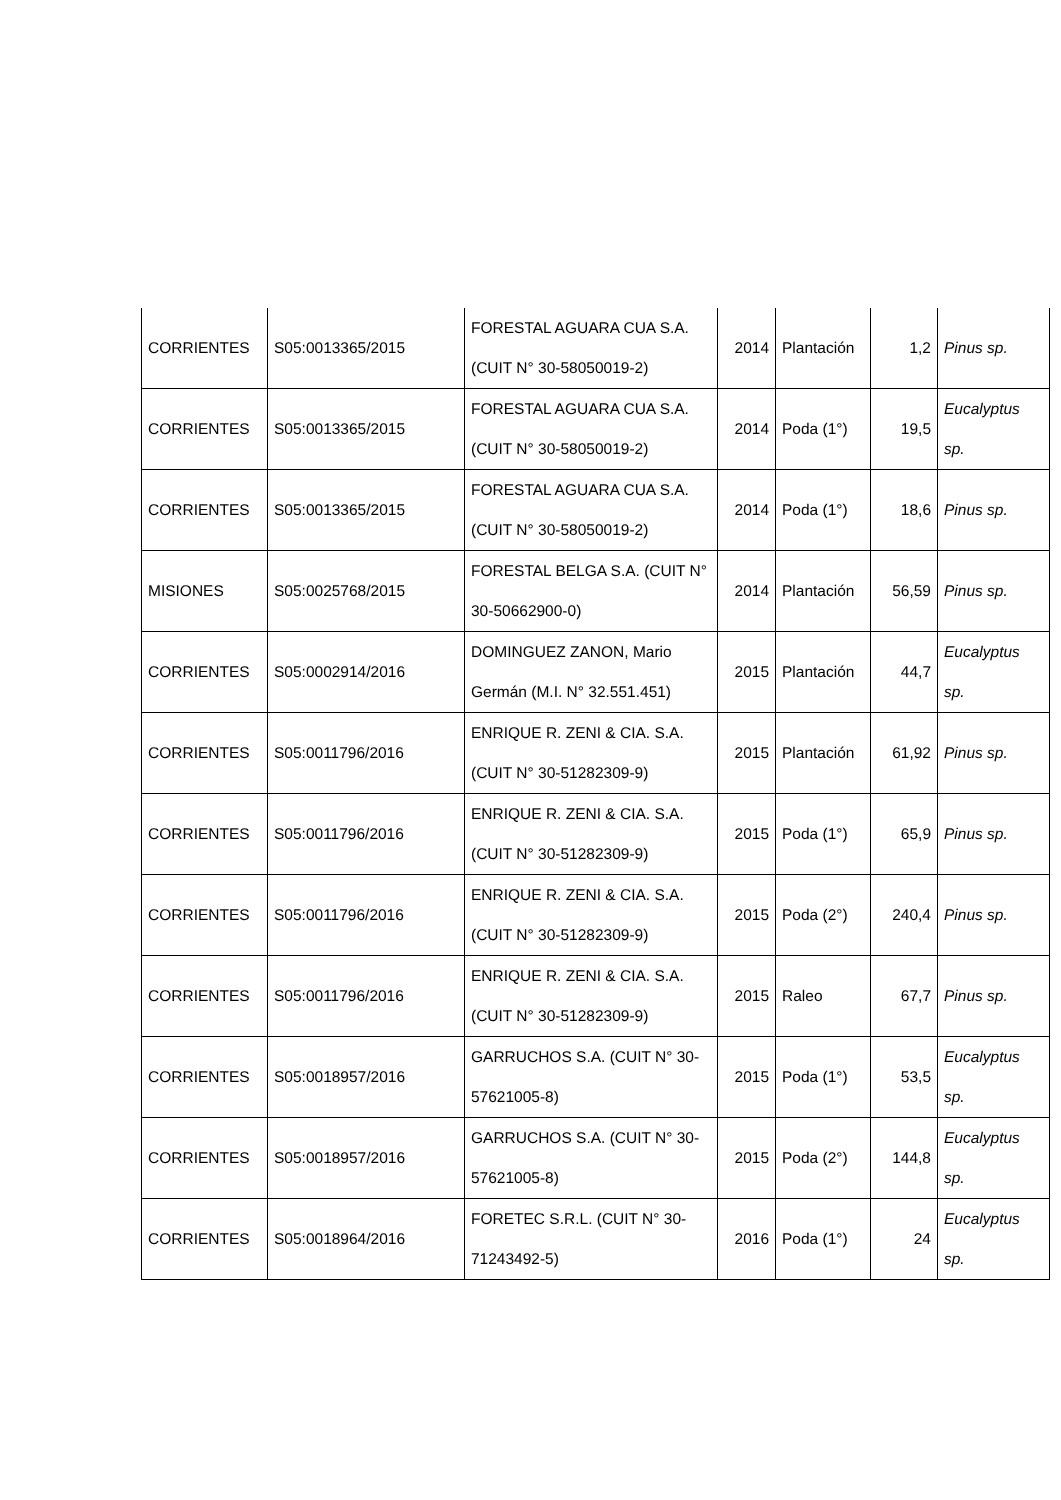| CORRIENTES | S05:0013365/2015 | FORESTAL AGUARA CUA S.A. (CUIT N° 30-58050019-2) | 2014 | Plantación | 1,2 | Pinus sp. |
| CORRIENTES | S05:0013365/2015 | FORESTAL AGUARA CUA S.A. (CUIT N° 30-58050019-2) | 2014 | Poda (1°) | 19,5 | Eucalyptus sp. |
| CORRIENTES | S05:0013365/2015 | FORESTAL AGUARA CUA S.A. (CUIT N° 30-58050019-2) | 2014 | Poda (1°) | 18,6 | Pinus sp. |
| MISIONES | S05:0025768/2015 | FORESTAL BELGA S.A. (CUIT N° 30-50662900-0) | 2014 | Plantación | 56,59 | Pinus sp. |
| CORRIENTES | S05:0002914/2016 | DOMINGUEZ ZANON, Mario Germán (M.I. N° 32.551.451) | 2015 | Plantación | 44,7 | Eucalyptus sp. |
| CORRIENTES | S05:0011796/2016 | ENRIQUE R. ZENI & CIA. S.A. (CUIT N° 30-51282309-9) | 2015 | Plantación | 61,92 | Pinus sp. |
| CORRIENTES | S05:0011796/2016 | ENRIQUE R. ZENI & CIA. S.A. (CUIT N° 30-51282309-9) | 2015 | Poda (1°) | 65,9 | Pinus sp. |
| CORRIENTES | S05:0011796/2016 | ENRIQUE R. ZENI & CIA. S.A. (CUIT N° 30-51282309-9) | 2015 | Poda (2°) | 240,4 | Pinus sp. |
| CORRIENTES | S05:0011796/2016 | ENRIQUE R. ZENI & CIA. S.A. (CUIT N° 30-51282309-9) | 2015 | Raleo | 67,7 | Pinus sp. |
| CORRIENTES | S05:0018957/2016 | GARRUCHOS S.A. (CUIT N° 30-57621005-8) | 2015 | Poda (1°) | 53,5 | Eucalyptus sp. |
| CORRIENTES | S05:0018957/2016 | GARRUCHOS S.A. (CUIT N° 30-57621005-8) | 2015 | Poda (2°) | 144,8 | Eucalyptus sp. |
| CORRIENTES | S05:0018964/2016 | FORETEC S.R.L. (CUIT N° 30-71243492-5) | 2016 | Poda (1°) | 24 | Eucalyptus sp. |